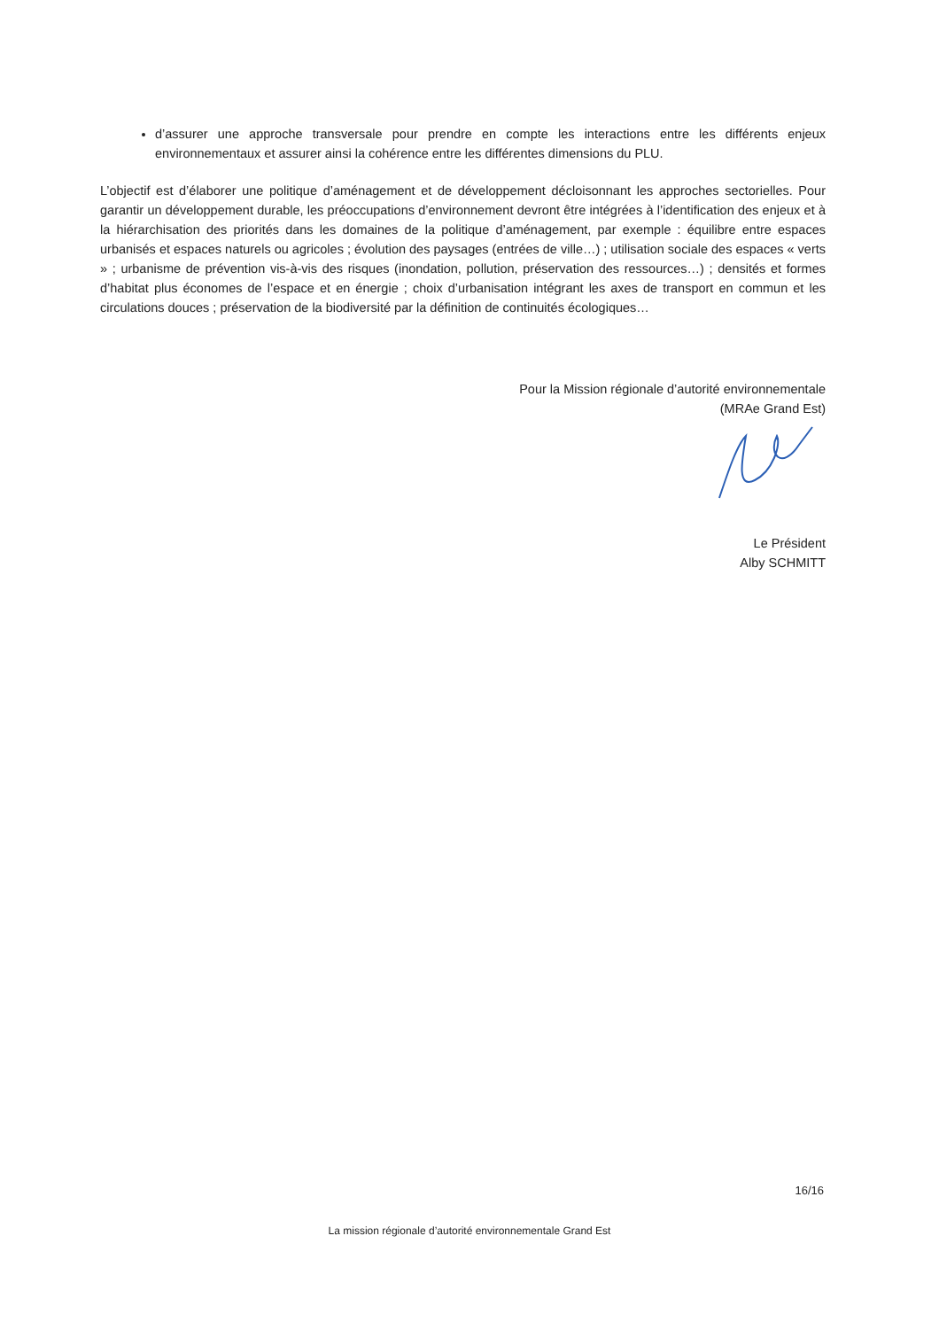d’assurer une approche transversale pour prendre en compte les interactions entre les différents enjeux environnementaux et assurer ainsi la cohérence entre les différentes dimensions du PLU.
L’objectif est d’élaborer une politique d’aménagement et de développement décloisonnant les approches sectorielles. Pour garantir un développement durable, les préoccupations d’environnement devront être intégrées à l’identification des enjeux et à la hiérarchisation des priorités dans les domaines de la politique d’aménagement, par exemple : équilibre entre espaces urbanisés et espaces naturels ou agricoles ; évolution des paysages (entrées de ville…) ; utilisation sociale des espaces « verts » ; urbanisme de prévention vis-à-vis des risques (inondation, pollution, préservation des ressources…) ; densités et formes d’habitat plus économes de l’espace et en énergie ; choix d’urbanisation intégrant les axes de transport en commun et les circulations douces ; préservation de la biodiversité par la définition de continuités écologiques…
Pour la Mission régionale d’autorité environnementale
(MRAe Grand Est)
Le Président
Alby SCHMITT
16/16
La mission régionale d’autorité environnementale Grand Est